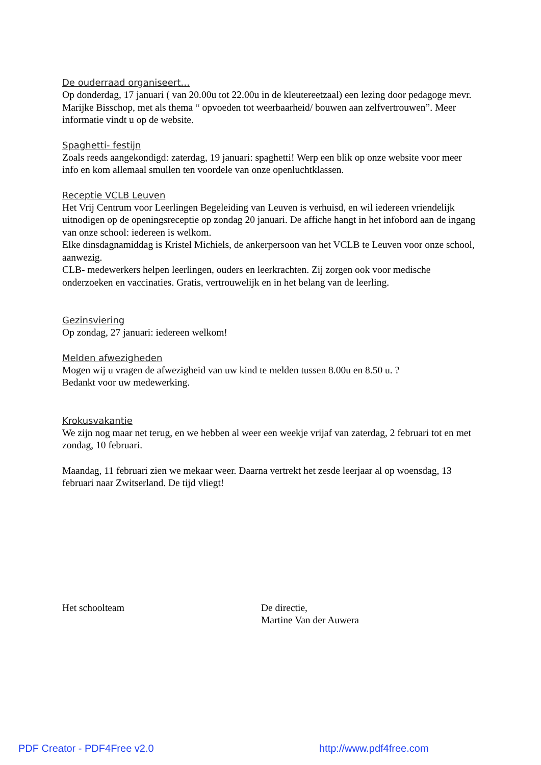De ouderraad organiseert…
Op donderdag, 17 januari ( van 20.00u tot 22.00u in de kleutereetzaal) een lezing door pedagoge mevr. Marijke Bisschop, met als thema “ opvoeden tot weerbaarheid/ bouwen aan zelfvertrouwen”. Meer informatie vindt u op de website.
Spaghetti- festijn
Zoals reeds aangekondigd: zaterdag, 19 januari: spaghetti! Werp een blik op onze website voor meer info en kom allemaal smullen ten voordele van onze openluchtklassen.
Receptie VCLB Leuven
Het Vrij Centrum voor Leerlingen Begeleiding van Leuven is verhuisd, en wil iedereen vriendelijk uitnodigen op de openingsreceptie op zondag 20 januari. De affiche hangt in het infobord aan de ingang van onze school: iedereen is welkom.
Elke dinsdagnamiddag is Kristel Michiels, de ankerpersoon van het VCLB te Leuven voor onze school, aanwezig.
CLB- medewerkers helpen leerlingen, ouders en leerkrachten. Zij zorgen ook voor medische onderzoeken en vaccinaties. Gratis, vertrouwelijk en in het belang van de leerling.
Gezinsviering
Op zondag, 27 januari: iedereen welkom!
Melden afwezigheden
Mogen wij u vragen de afwezigheid van uw kind te melden tussen 8.00u en 8.50 u. ?
Bedankt voor uw medewerking.
Krokusvakantie
We zijn nog maar net terug, en we hebben al weer een weekje vrijaf van zaterdag, 2 februari tot en met zondag, 10 februari.
Maandag, 11 februari zien we mekaar weer. Daarna vertrekt het zesde leerjaar al op woensdag, 13 februari naar Zwitserland. De tijd vliegt!
Het schoolteam De directie,
Martine Van der Auwera
PDF Creator - PDF4Free v2.0 http://www.pdf4free.com